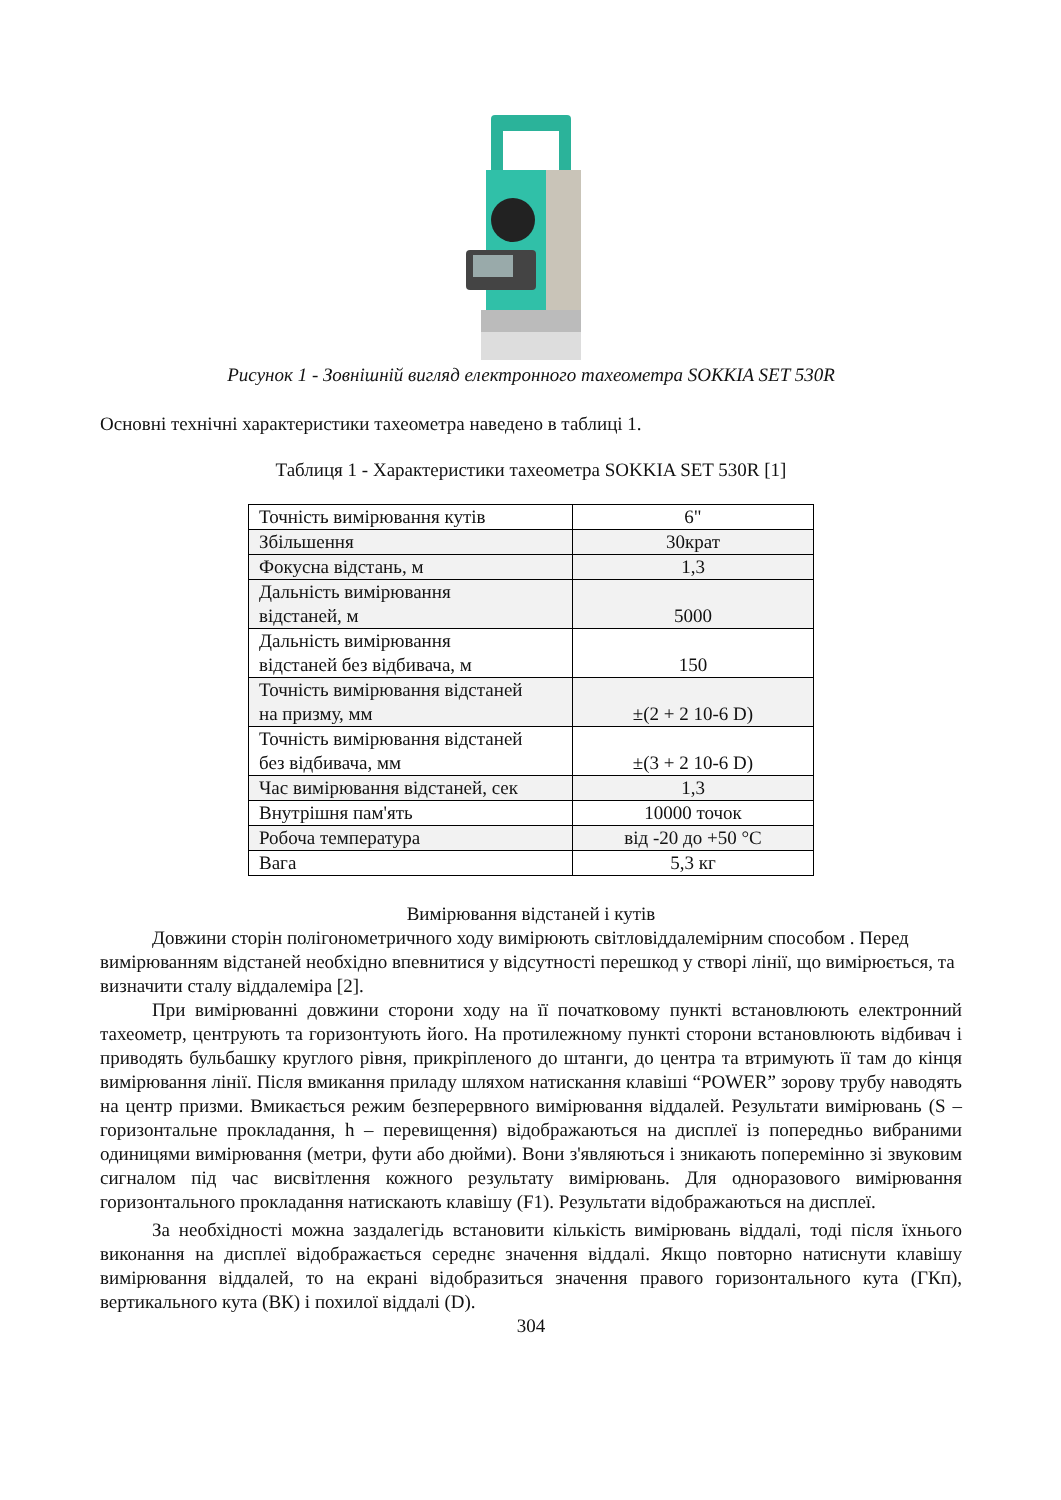Рисунок 1 - Зовнішній вигляд електронного тахеометра SOKKIA SET 530R
Основні технічні характеристики тахеометра наведено в таблиці 1.
Таблиця 1 - Характеристики тахеометра SOKKIA SET 530R [1]
| Точність вимірювання кутів | 6" |
| Збільшення | 30крат |
| Фокусна відстань, м | 1,3 |
| Дальність вимірювання відстаней, м | 5000 |
| Дальність вимірювання відстаней без відбивача, м | 150 |
| Точність вимірювання відстаней на призму, мм | ±(2 + 2 10-6 D) |
| Точність вимірювання відстаней без відбивача, мм | ±(3 + 2 10-6 D) |
| Час вимірювання відстаней, сек | 1,3 |
| Внутрішня пам'ять | 10000 точок |
| Робоча температура | від -20 до +50 °С |
| Вага | 5,3 кг |
Вимірювання відстаней і кутів
Довжини сторін полігонометричного ходу вимірюють світловіддалемірним способом . Перед вимірюванням відстаней необхідно впевнитися у відсутності перешкод у створі лінії, що вимірюється, та визначити сталу віддалеміра [2].
При вимірюванні довжини сторони ходу на її початковому пункті встановлюють електронний тахеометр, центрують та горизонтують його. На протилежному пункті сторони встановлюють відбивач і приводять бульбашку круглого рівня, прикріпленого до штанги, до центра та втримують її там до кінця вимірювання лінії. Після вмикання приладу шляхом натискання клавіші “POWER” зорову трубу наводять на центр призми. Вмикається режим безперервного вимірювання віддалей. Результати вимірювань (S – горизонтальне прокладання, h – перевищення) відображаються на дисплеї із попередньо вибраними одиницями вимірювання (метри, фути або дюйми). Вони з'являються і зникають поперемінно зі звуковим сигналом під час висвітлення кожного результату вимірювань. Для одноразового вимірювання горизонтального прокладання натискають клавішу (F1). Результати відображаються на дисплеї.
За необхідності можна заздалегідь встановити кількість вимірювань віддалі, тоді після їхнього виконання на дисплеї відображається середнє значення віддалі. Якщо повторно натиснути клавішу вимірювання віддалей, то на екрані відобразиться значення правого горизонтального кута (ГКп), вертикального кута (ВК) і похилої віддалі (D).
304